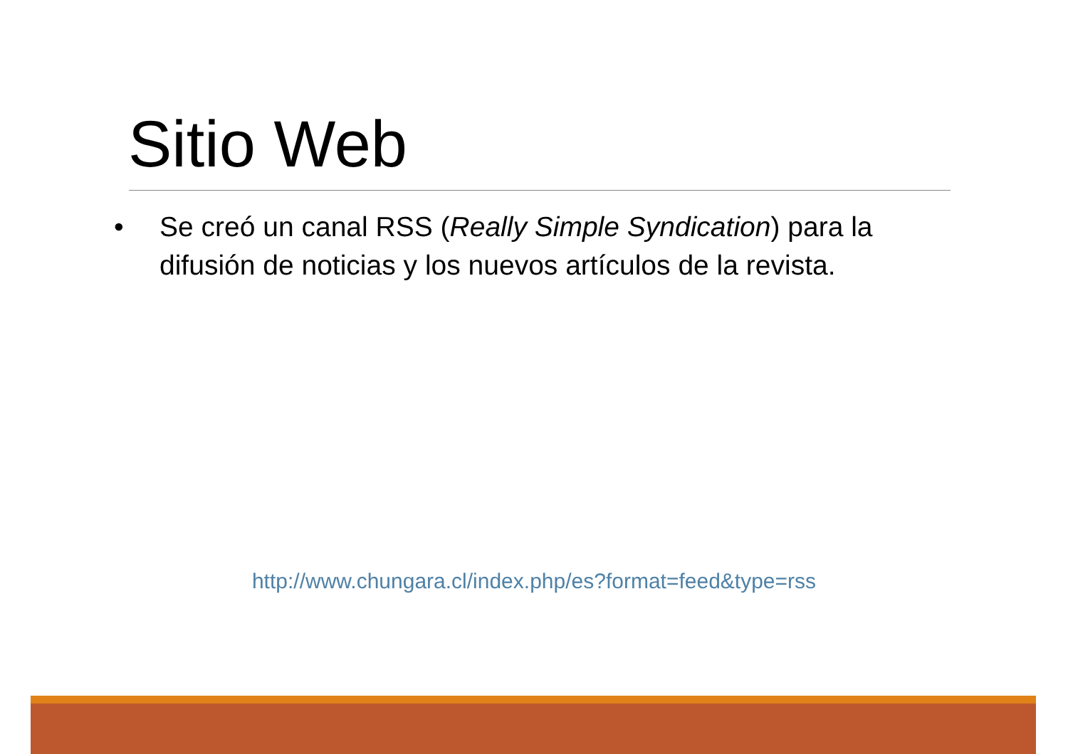Sitio Web
• Se creó un canal RSS (Really Simple Syndication) para la difusión de noticias y los nuevos artículos de la revista.
http://www.chungara.cl/index.php/es?format=feed&type=rss